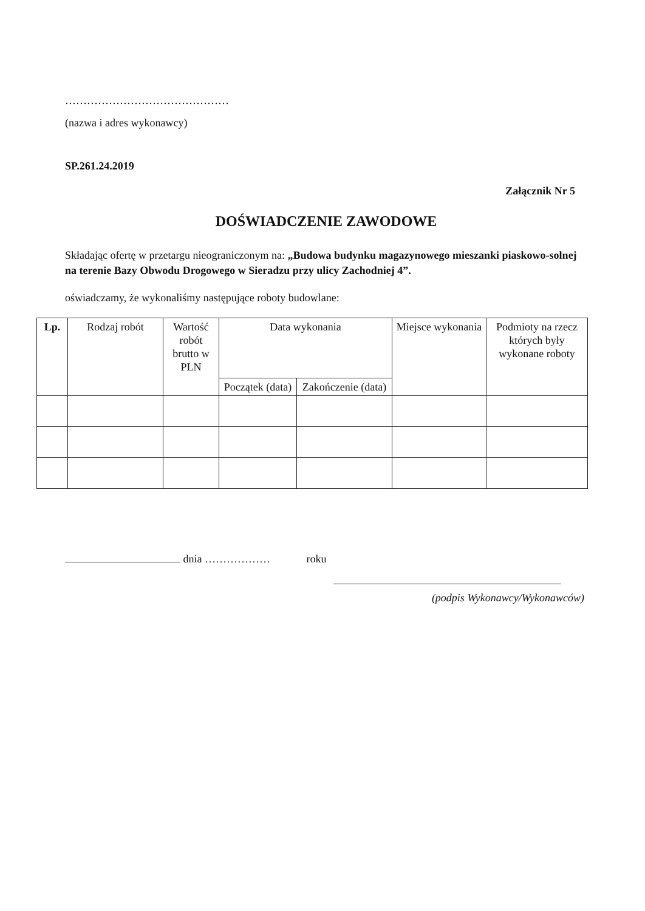………………………………………
(nazwa i adres wykonawcy)
SP.261.24.2019
Załącznik Nr 5
DOŚWIADCZENIE ZAWODOWE
Składając ofertę w przetargu nieograniczonym na: „Budowa budynku magazynowego mieszanki piaskowo-solnej na terenie Bazy Obwodu Drogowego w Sieradzu przy ulicy Zachodniej 4”.
oświadczamy, że wykonaliśmy następujące roboty budowlane:
| Lp. | Rodzaj robót | Wartość robót brutto w PLN | Data wykonania | | Miejsce wykonania | Podmioty na rzecz których były wykonane roboty |
| --- | --- | --- | --- | --- | --- | --- |
| | | | Początek (data) | Zakończenie (data) | | |
dnia ……………… roku
(podpis Wykonawcy/Wykonawców)